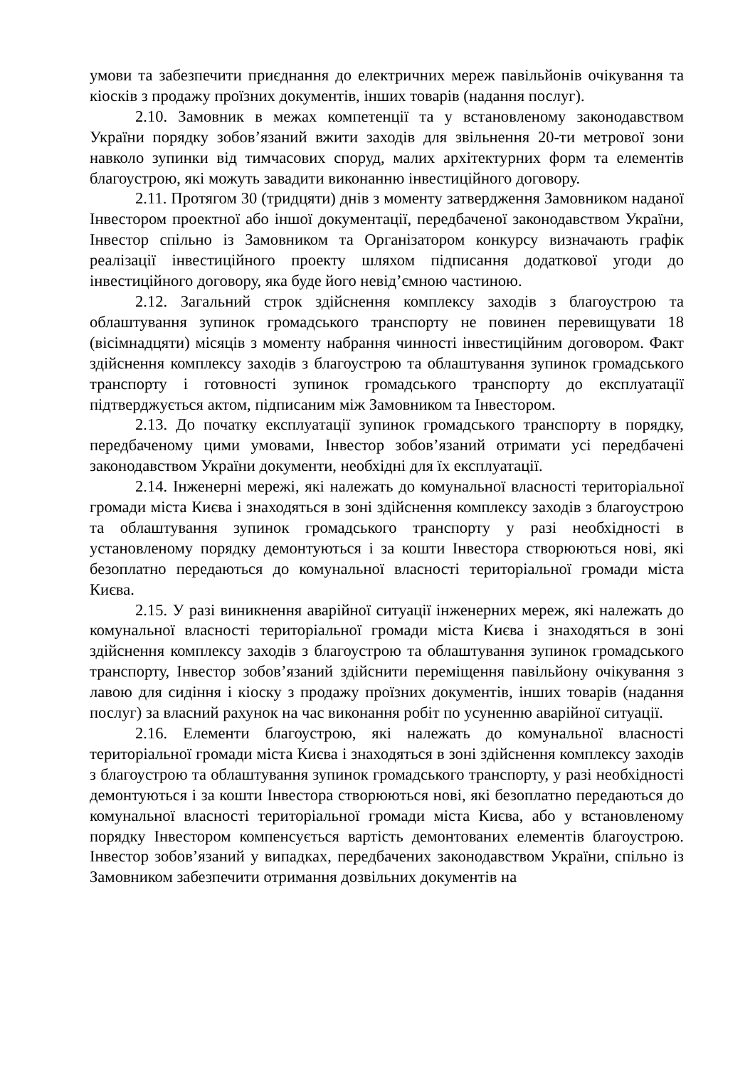умови та забезпечити приєднання до електричних мереж павільйонів очікування та кіосків з продажу проїзних документів, інших товарів (надання послуг).
2.10. Замовник в межах компетенції та у встановленому законодавством України порядку зобов’язаний вжити заходів для звільнення 20-ти метрової зони навколо зупинки від тимчасових споруд, малих архітектурних форм та елементів благоустрою, які можуть завадити виконанню інвестиційного договору.
2.11. Протягом 30 (тридцяти) днів з моменту затвердження Замовником наданої Інвестором проектної або іншої документації, передбаченої законодавством України, Інвестор спільно із Замовником та Організатором конкурсу визначають графік реалізації інвестиційного проекту шляхом підписання додаткової угоди до інвестиційного договору, яка буде його невід’ємною частиною.
2.12. Загальний строк здійснення комплексу заходів з благоустрою та облаштування зупинок громадського транспорту не повинен перевищувати 18 (вісімнадцяти) місяців з моменту набрання чинності інвестиційним договором. Факт здійснення комплексу заходів з благоустрою та облаштування зупинок громадського транспорту і готовності зупинок громадського транспорту до експлуатації підтверджується актом, підписаним між Замовником та Інвестором.
2.13. До початку експлуатації зупинок громадського транспорту в порядку, передбаченому цими умовами, Інвестор зобов’язаний отримати усі передбачені законодавством України документи, необхідні для їх експлуатації.
2.14. Інженерні мережі, які належать до комунальної власності територіальної громади міста Києва і знаходяться в зоні здійснення комплексу заходів з благоустрою та облаштування зупинок громадського транспорту у разі необхідності в установленому порядку демонтуються і за кошти Інвестора створюються нові, які безоплатно передаються до комунальної власності територіальної громади міста Києва.
2.15. У разі виникнення аварійної ситуації інженерних мереж, які належать до комунальної власності територіальної громади міста Києва і знаходяться в зоні здійснення комплексу заходів з благоустрою та облаштування зупинок громадського транспорту, Інвестор зобов’язаний здійснити переміщення павільйону очікування з лавою для сидіння і кіоску з продажу проїзних документів, інших товарів (надання послуг) за власний рахунок на час виконання робіт по усуненню аварійної ситуації.
2.16. Елементи благоустрою, які належать до комунальної власності територіальної громади міста Києва і знаходяться в зоні здійснення комплексу заходів з благоустрою та облаштування зупинок громадського транспорту, у разі необхідності демонтуються і за кошти Інвестора створюються нові, які безоплатно передаються до комунальної власності територіальної громади міста Києва, або у встановленому порядку Інвестором компенсується вартість демонтованих елементів благоустрою. Інвестор зобов’язаний у випадках, передбачених законодавством України, спільно із Замовником забезпечити отримання дозвільних документів на